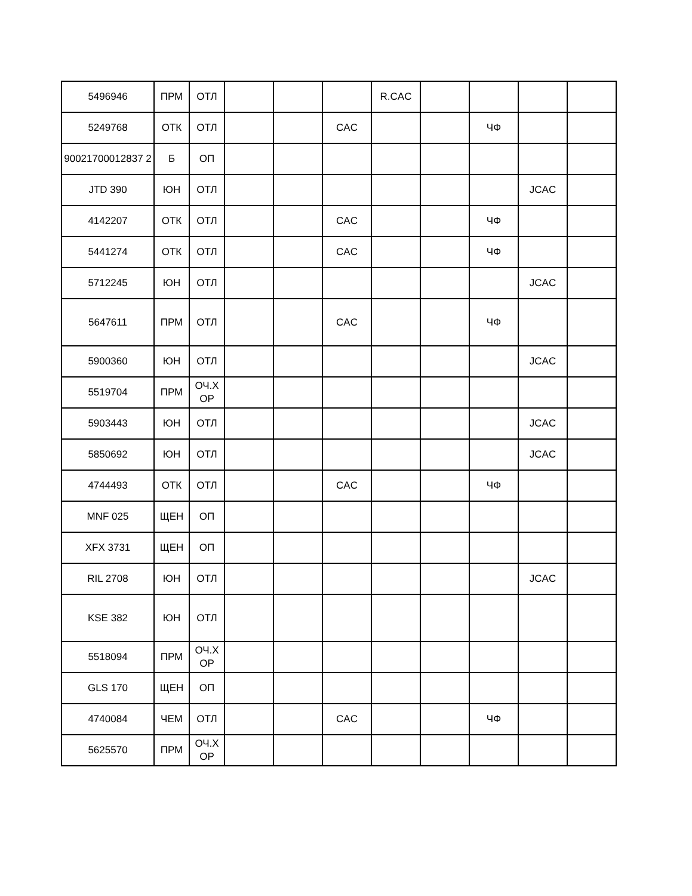| 5496946 | ПРМ | ОТЛ | | | | R.CAC | | | | |
| 5249768 | ОТК | ОТЛ | | | CAC | | | ЧФ | | |
| 90021700012837 2 | Б | ОП | | | | | | | | |
| JTD 390 | ЮН | ОТЛ | | | | | | | JCAC | |
| 4142207 | ОТК | ОТЛ | | | CAC | | | ЧФ | | |
| 5441274 | ОТК | ОТЛ | | | CAC | | | ЧФ | | |
| 5712245 | ЮН | ОТЛ | | | | | | | JCAC | |
| 5647611 | ПРМ | ОТЛ | | | CAC | | | ЧФ | | |
| 5900360 | ЮН | ОТЛ | | | | | | | JCAC | |
| 5519704 | ПРМ | ОЧ.Х ОР | | | | | | | | |
| 5903443 | ЮН | ОТЛ | | | | | | | JCAC | |
| 5850692 | ЮН | ОТЛ | | | | | | | JCAC | |
| 4744493 | ОТК | ОТЛ | | | CAC | | | ЧФ | | |
| MNF 025 | ЩЕН | ОП | | | | | | | | |
| XFX 3731 | ЩЕН | ОП | | | | | | | | |
| RIL 2708 | ЮН | ОТЛ | | | | | | | JCAC | |
| KSE 382 | ЮН | ОТЛ | | | | | | | | |
| 5518094 | ПРМ | ОЧ.Х ОР | | | | | | | | |
| GLS 170 | ЩЕН | ОП | | | | | | | | |
| 4740084 | ЧЕМ | ОТЛ | | | CAC | | | ЧФ | | |
| 5625570 | ПРМ | ОЧ.Х ОР | | | | | | | | |